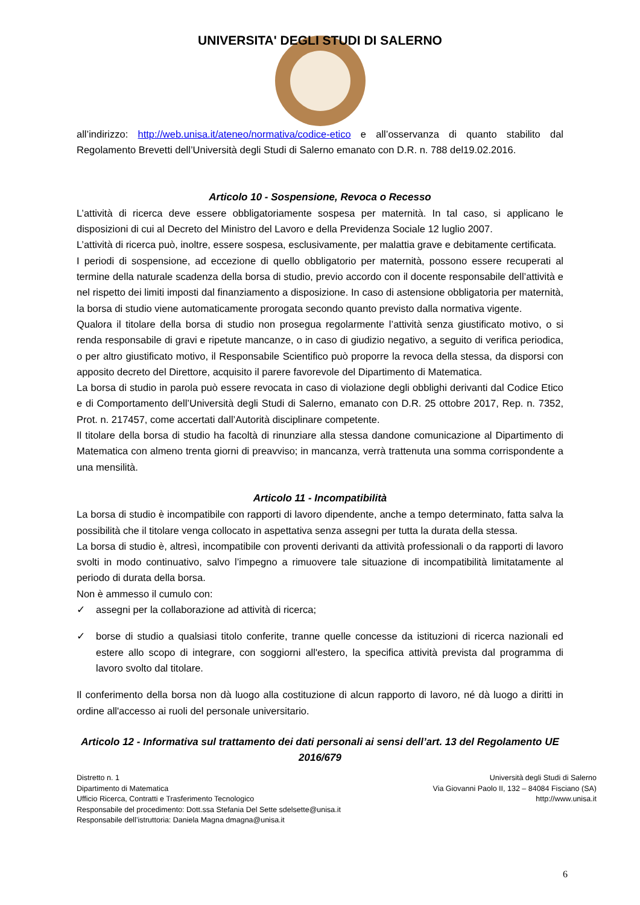UNIVERSITA' DEGLI STUDI DI SALERNO
all’indirizzo: http://web.unisa.it/ateneo/normativa/codice-etico e all’osservanza di quanto stabilito dal Regolamento Brevetti dell’Università degli Studi di Salerno emanato con D.R. n. 788 del19.02.2016.
Articolo 10 - Sospensione, Revoca o Recesso
L’attività di ricerca deve essere obbligatoriamente sospesa per maternità. In tal caso, si applicano le disposizioni di cui al Decreto del Ministro del Lavoro e della Previdenza Sociale 12 luglio 2007.
L’attività di ricerca può, inoltre, essere sospesa, esclusivamente, per malattia grave e debitamente certificata.
I periodi di sospensione, ad eccezione di quello obbligatorio per maternità, possono essere recuperati al termine della naturale scadenza della borsa di studio, previo accordo con il docente responsabile dell’attività e nel rispetto dei limiti imposti dal finanziamento a disposizione. In caso di astensione obbligatoria per maternità, la borsa di studio viene automaticamente prorogata secondo quanto previsto dalla normativa vigente.
Qualora il titolare della borsa di studio non prosegua regolarmente l’attività senza giustificato motivo, o si renda responsabile di gravi e ripetute mancanze, o in caso di giudizio negativo, a seguito di verifica periodica, o per altro giustificato motivo, il Responsabile Scientifico può proporre la revoca della stessa, da disporsi con apposito decreto del Direttore, acquisito il parere favorevole del Dipartimento di Matematica.
La borsa di studio in parola può essere revocata in caso di violazione degli obblighi derivanti dal Codice Etico e di Comportamento dell’Università degli Studi di Salerno, emanato con D.R. 25 ottobre 2017, Rep. n. 7352, Prot. n. 217457, come accertati dall’Autorità disciplinare competente.
Il titolare della borsa di studio ha facoltà di rinunziare alla stessa dandone comunicazione al Dipartimento di Matematica con almeno trenta giorni di preavviso; in mancanza, verrà trattenuta una somma corrispondente a una mensilità.
Articolo 11 - Incompatibilità
La borsa di studio è incompatibile con rapporti di lavoro dipendente, anche a tempo determinato, fatta salva la possibilità che il titolare venga collocato in aspettativa senza assegni per tutta la durata della stessa.
La borsa di studio è, altresì, incompatibile con proventi derivanti da attività professionali o da rapporti di lavoro svolti in modo continuativo, salvo l’impegno a rimuovere tale situazione di incompatibilità limitatamente al periodo di durata della borsa.
Non è ammesso il cumulo con:
✓ assegni per la collaborazione ad attività di ricerca;
✓ borse di studio a qualsiasi titolo conferite, tranne quelle concesse da istituzioni di ricerca nazionali ed estere allo scopo di integrare, con soggiorni all'estero, la specifica attività prevista dal programma di lavoro svolto dal titolare.
Il conferimento della borsa non dà luogo alla costituzione di alcun rapporto di lavoro, né dà luogo a diritti in ordine all'accesso ai ruoli del personale universitario.
Articolo 12 - Informativa sul trattamento dei dati personali ai sensi dell’art. 13 del Regolamento UE 2016/679
Distretto n. 1
Dipartimento di Matematica
Ufficio Ricerca, Contratti e Trasferimento Tecnologico
Responsabile del procedimento: Dott.ssa Stefania Del Sette sdelsette@unisa.it
Responsabile dell’istruttoria: Daniela Magna dmagna@unisa.it
Università degli Studi di Salerno
Via Giovanni Paolo II, 132 – 84084 Fisciano (SA)
http://www.unisa.it
6